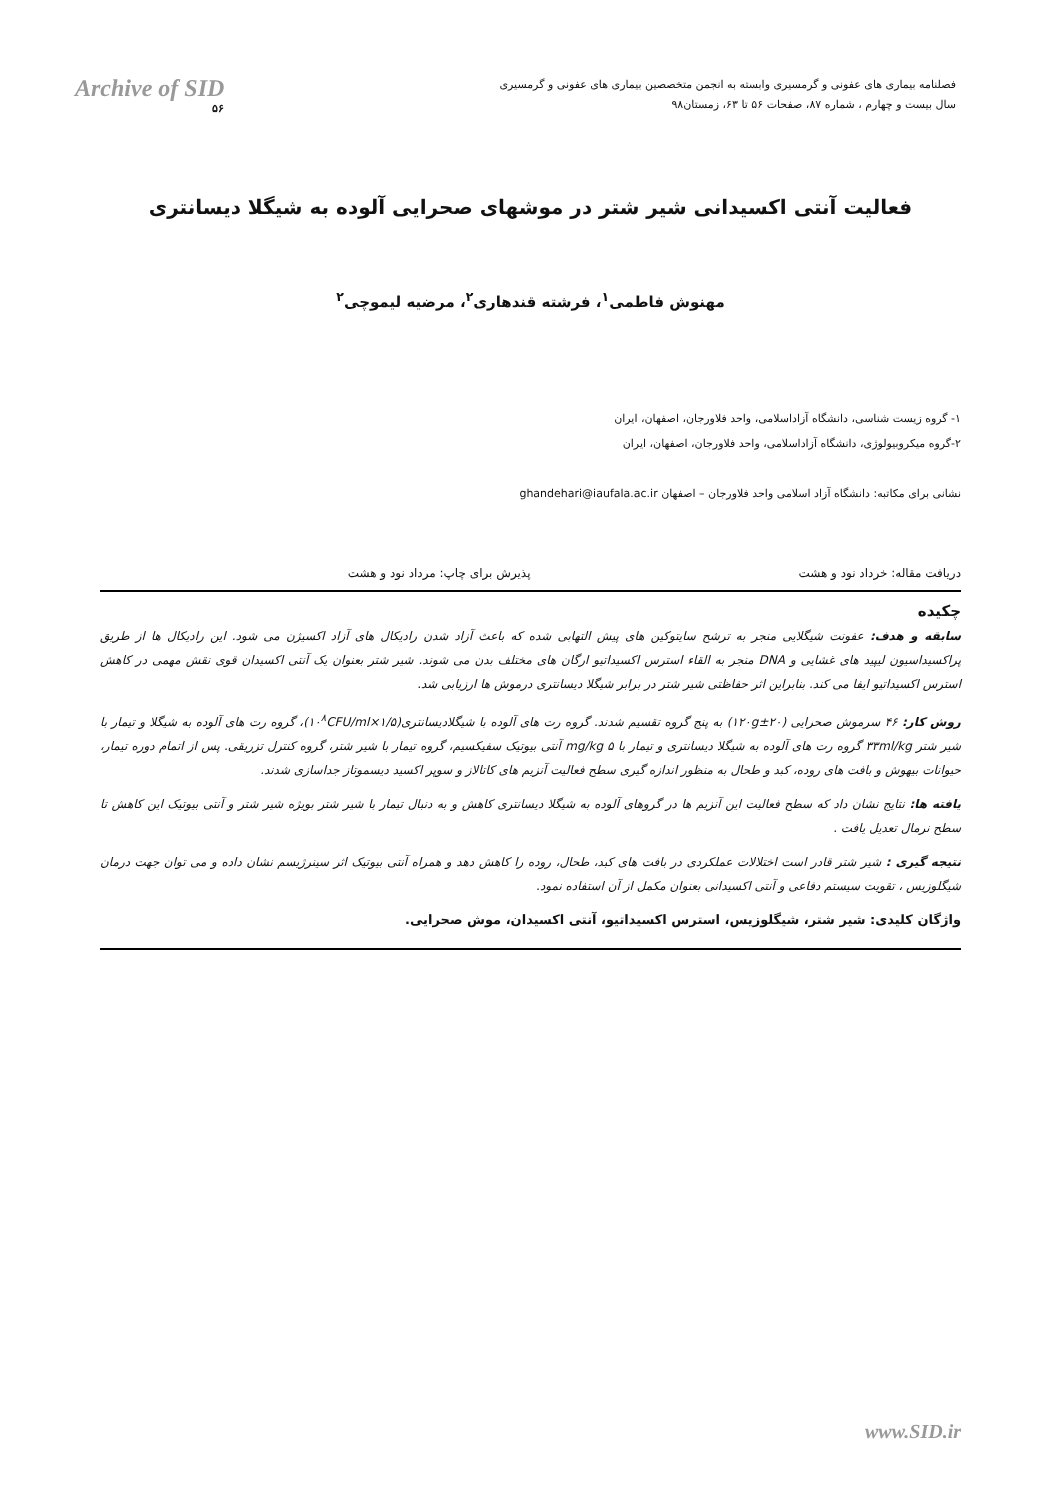Archive of SID
۵۶
فصلنامه بیماری های عفونی و گرمسیری وابسته به انجمن متخصصین بیماری های عفونی و گرمسیری
سال بیست و چهارم ، شماره ۸۷، صفحات ۵۶ تا ۶۳، زمستان۹۸
فعالیت آنتی اکسیدانی شیر شتر در موشهای صحرایی آلوده به شیگلا دیسانتری
مهنوش فاطمی<sup>۱</sup>، فرشته قندهاری<sup>۲</sup>، مرضیه لیموچی<sup>۲</sup>
۱- گروه زیست شناسی، دانشگاه آزاداسلامی، واحد فلاورجان، اصفهان، ایران
۲-گروه میکروبیولوژی، دانشگاه آزاداسلامی، واحد فلاورجان، اصفهان، ایران
نشانی برای مکاتبه: دانشگاه آزاد اسلامی واحد فلاورجان – اصفهان ghandehari@iaufala.ac.ir
دریافت مقاله: خرداد نود و هشت پذیرش برای چاپ: مرداد نود و هشت
چکیده
سابقه و هدف: عفونت شیگلایی منجر به ترشح سایتوکین های پیش التهابی شده که باعث آزاد شدن رادیکال های آزاد اکسیژن می شود. این رادیکال ها از طریق پراکسیداسیون لیپید های غشایی و DNA منجر به القاء استرس اکسیداتیو ارگان های مختلف بدن می شوند. شیر شتر بعنوان یک آنتی اکسیدان قوی نقش مهمی در کاهش استرس اکسیداتیو ایفا می کند. بنابراین اثر حفاظتی شیر شتر در برابر شیگلا دیسانتری درموش ها ارزیابی شد.
روش کار: ۴۶ سرموش صحرایی (۱۲۰g±۲۰) به پنج گروه تقسیم شدند. گروه رت های آلوده با شیگلادیسانتری(۱/۵×۱۰<sup>۸</sup>CFU/ml)، گروه رت های آلوده به شیگلا و تیمار با شیر شتر ۳۳ml/kg گروه رت های آلوده به شیگلا دیسانتری و تیمار با ۵ mg/kg آنتی بیوتیک سفیکسیم، گروه تیمار با شیر شتر، گروه کنترل تزریقی. پس از اتمام دوره تیمار، حیوانات بیهوش و بافت های روده، کبد و طحال به منظور اندازه گیری سطح فعالیت آنزیم های کاتالاز و سوپر اکسید دیسموتاز جداسازی شدند.
یافته ها: نتایج نشان داد که سطح فعالیت این آنزیم ها در گروهای آلوده به شیگلا دیسانتری کاهش و به دنبال تیمار با شیر شتر بویژه شیر شتر و آنتی بیوتیک این کاهش تا سطح نرمال تعدیل یافت .
نتیجه گیری : شیر شتر قادر است اختلالات عملکردی در بافت های کبد، طحال، روده را کاهش دهد و همراه آنتی بیوتیک اثر سینرژیسم نشان داده و می توان جهت درمان شیگلوزیس ، تقویت سیستم دفاعی و آنتی اکسیدانی بعنوان مکمل از آن استفاده نمود.
واژگان کلیدی: شیر شتر، شیگلوزیس، استرس اکسیداتیو، آنتی اکسیدان، موش صحرایی.
www.SID.ir